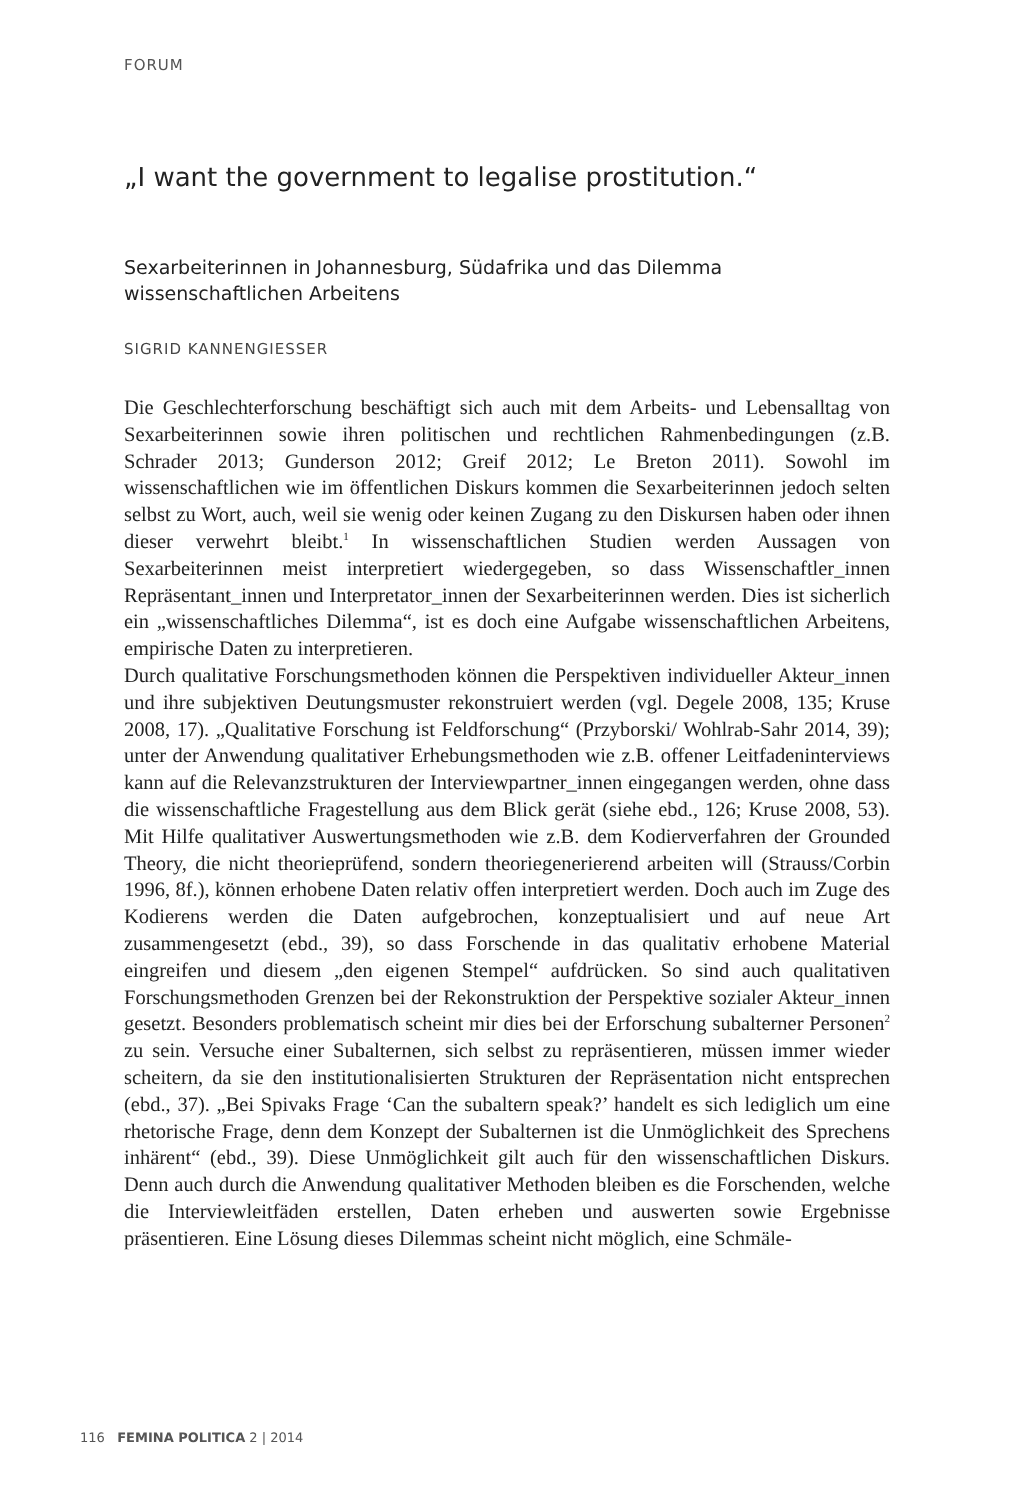FORUM
„I want the government to legalise prostitution.“
Sexarbeiterinnen in Johannesburg, Südafrika und das Dilemma wissenschaftlichen Arbeitens
SIGRID KANNENGIESSER
Die Geschlechterforschung beschäftigt sich auch mit dem Arbeits- und Lebensalltag von Sexarbeiterinnen sowie ihren politischen und rechtlichen Rahmenbedingungen (z.B. Schrader 2013; Gunderson 2012; Greif 2012; Le Breton 2011). Sowohl im wissenschaftlichen wie im öffentlichen Diskurs kommen die Sexarbeiterinnen jedoch selten selbst zu Wort, auch, weil sie wenig oder keinen Zugang zu den Diskursen haben oder ihnen dieser verwehrt bleibt.<sup>1</sup> In wissenschaftlichen Studien werden Aussagen von Sexarbeiterinnen meist interpretiert wiedergegeben, so dass Wissenschaftler_innen Repräsentant_innen und Interpretator_innen der Sexarbeiterinnen werden. Dies ist sicherlich ein „wissenschaftliches Dilemma“, ist es doch eine Aufgabe wissenschaftlichen Arbeitens, empirische Daten zu interpretieren.
Durch qualitative Forschungsmethoden können die Perspektiven individueller Akteur_innen und ihre subjektiven Deutungsmuster rekonstruiert werden (vgl. Degele 2008, 135; Kruse 2008, 17). „Qualitative Forschung ist Feldforschung“ (Przyborski/ Wohlrab-Sahr 2014, 39); unter der Anwendung qualitativer Erhebungsmethoden wie z.B. offener Leitfadeninterviews kann auf die Relevanzstrukturen der Interviewpartner_innen eingegangen werden, ohne dass die wissenschaftliche Fragestellung aus dem Blick gerät (siehe ebd., 126; Kruse 2008, 53). Mit Hilfe qualitativer Auswertungsmethoden wie z.B. dem Kodierverfahren der Grounded Theory, die nicht theorieprüfend, sondern theoriegenerierend arbeiten will (Strauss/Corbin 1996, 8f.), können erhobene Daten relativ offen interpretiert werden. Doch auch im Zuge des Kodierens werden die Daten aufgebrochen, konzeptualisiert und auf neue Art zusammengesetzt (ebd., 39), so dass Forschende in das qualitativ erhobene Material eingreifen und diesem „den eigenen Stempel“ aufdrücken. So sind auch qualitativen Forschungsmethoden Grenzen bei der Rekonstruktion der Perspektive sozialer Akteur_innen gesetzt. Besonders problematisch scheint mir dies bei der Erforschung subalterner Personen<sup>2</sup> zu sein. Versuche einer Subalternen, sich selbst zu repräsentieren, müssen immer wieder scheitern, da sie den institutionalisierten Strukturen der Repräsentation nicht entsprechen (ebd., 37). „Bei Spivaks Frage ‘Can the subaltern speak?’ handelt es sich lediglich um eine rhetorische Frage, denn dem Konzept der Subalternen ist die Unmöglichkeit des Sprechens inhärent“ (ebd., 39). Diese Unmöglichkeit gilt auch für den wissenschaftlichen Diskurs. Denn auch durch die Anwendung qualitativer Methoden bleiben es die Forschenden, welche die Interviewleitfäden erstellen, Daten erheben und auswerten sowie Ergebnisse präsentieren. Eine Lösung dieses Dilemmas scheint nicht möglich, eine Schmäle-
116 FEMINA POLITICA 2 | 2014